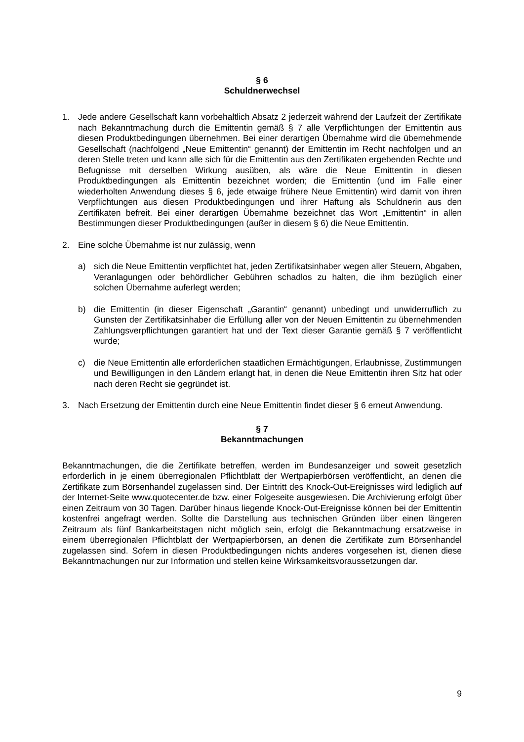§ 6
Schuldnerwechsel
1. Jede andere Gesellschaft kann vorbehaltlich Absatz 2 jederzeit während der Laufzeit der Zertifikate nach Bekanntmachung durch die Emittentin gemäß § 7 alle Verpflichtungen der Emittentin aus diesen Produktbedingungen übernehmen. Bei einer derartigen Übernahme wird die übernehmende Gesellschaft (nachfolgend „Neue Emittentin“ genannt) der Emittentin im Recht nachfolgen und an deren Stelle treten und kann alle sich für die Emittentin aus den Zertifikaten ergebenden Rechte und Befugnisse mit derselben Wirkung ausüben, als wäre die Neue Emittentin in diesen Produktbedingungen als Emittentin bezeichnet worden; die Emittentin (und im Falle einer wiederholten Anwendung dieses § 6, jede etwaige frühere Neue Emittentin) wird damit von ihren Verpflichtungen aus diesen Produktbedingungen und ihrer Haftung als Schuldnerin aus den Zertifikaten befreit. Bei einer derartigen Übernahme bezeichnet das Wort „Emittentin“ in allen Bestimmungen dieser Produktbedingungen (außer in diesem § 6) die Neue Emittentin.
2. Eine solche Übernahme ist nur zulässig, wenn
a) sich die Neue Emittentin verpflichtet hat, jeden Zertifikatsinhaber wegen aller Steuern, Abgaben, Veranlagungen oder behördlicher Gebühren schadlos zu halten, die ihm bezüglich einer solchen Übernahme auferlegt werden;
b) die Emittentin (in dieser Eigenschaft „Garantin“ genannt) unbedingt und unwiderruflich zu Gunsten der Zertifikatsinhaber die Erfüllung aller von der Neuen Emittentin zu übernehmenden Zahlungsverpflichtungen garantiert hat und der Text dieser Garantie gemäß § 7 veröffentlicht wurde;
c) die Neue Emittentin alle erforderlichen staatlichen Ermächtigungen, Erlaubnisse, Zustimmungen und Bewilligungen in den Ländern erlangt hat, in denen die Neue Emittentin ihren Sitz hat oder nach deren Recht sie gegründet ist.
3. Nach Ersetzung der Emittentin durch eine Neue Emittentin findet dieser § 6 erneut Anwendung.
§ 7
Bekanntmachungen
Bekanntmachungen, die die Zertifikate betreffen, werden im Bundesanzeiger und soweit gesetzlich erforderlich in je einem überregionalen Pflichtblatt der Wertpapierbörsen veröffentlicht, an denen die Zertifikate zum Börsenhandel zugelassen sind. Der Eintritt des Knock-Out-Ereignisses wird lediglich auf der Internet-Seite www.quotecenter.de bzw. einer Folgeseite ausgewiesen. Die Archivierung erfolgt über einen Zeitraum von 30 Tagen. Darüber hinaus liegende Knock-Out-Ereignisse können bei der Emittentin kostenfrei angefragt werden. Sollte die Darstellung aus technischen Gründen über einen längeren Zeitraum als fünf Bankarbeitstagen nicht möglich sein, erfolgt die Bekanntmachung ersatzweise in einem überregionalen Pflichtblatt der Wertpapierbörsen, an denen die Zertifikate zum Börsenhandel zugelassen sind. Sofern in diesen Produktbedingungen nichts anderes vorgesehen ist, dienen diese Bekanntmachungen nur zur Information und stellen keine Wirksamkeitsvoraussetzungen dar.
9